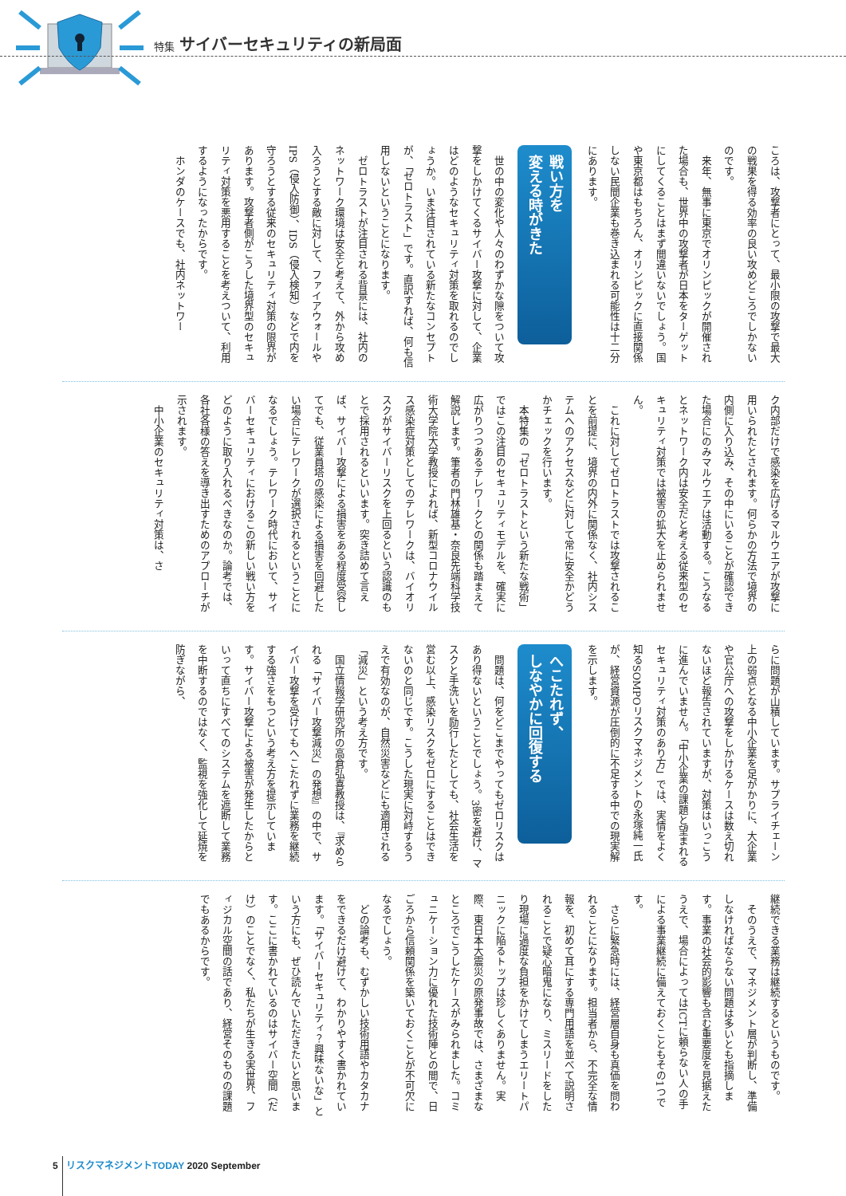特集 サイバーセキュリティの新局面
ころは、攻撃者にとって、最小限の攻撃で最大の戦果を得る効率の良い攻めどころでしかないのです。
来年、無事に東京でオリンピックが開催された場合も、世界中の攻撃者が日本をターゲットにしてくることはまず間違いないでしょう。国や東京都はもちろん、オリンピックに直接関係しない民間企業も巻き込まれる可能性は十二分にあります。
戦い方を
変える時がきた
世の中の変化や人々のわずかな隙をついて攻撃をしかけてくるサイバー攻撃に対して、企業はどのようなセキュリティ対策を取れるのでしょうか。いま注目されている新たなコンセプトが、「ゼロトラスト」です。直訳すれば、何も信用しないということになります。
ゼロトラストが注目される背景には、社内のネットワーク環境は安全と考えて、外から攻め入ろうとする敵に対して、ファイアウォールやIPS（侵入防御）、IDS（侵入検知）などで内を守ろうとする従来のセキュリティ対策の限界があります。攻撃者側がこうした境界型のセキュリティ対策を悪用することを考えついて、利用するようになったからです。
ホンダのケースでも、社内ネットワー
ク内部だけで感染を広げるマルウエアが攻撃に用いられたとされます。何らかの方法で境界の内側に入り込み、その中にいることが確認できた場合にのみマルウエアは活動する。こうなるとネットワーク内は安全だと考える従来型のセキュリティ対策では被害の拡大を止められません。
これに対してゼロトラストでは攻撃されることを前提に、境界の内外に関係なく、社内システムへのアクセスなどに対して常に安全かどうかチェックを行います。
本特集の「ゼロトラストという新たな戦術」ではこの注目のセキュリティモデルを、確実に広がりつつあるテレワークとの関係も踏まえて解説します。筆者の門林雄基・奈良先端科学技術大学院大学教授によれば、新型コロナウイルス感染症対策としてのテレワークは、バイオリスクがサイバーリスクを上回るという認識のもとで採用されるといいます。突き詰めて言えば、サイバー攻撃による損害をある程度受容してでも、従業員塔の感染による損害を回避したい場合にテレワークが選択されるということになるでしょう。テレワーク時代において、サイバーセキュリティにおけるこの新しい戦い方をどのように取り入れるべきなのか。論考では、各社各様の答えを導き出すためのアプローチが示されます。
中小企業のセキュリティ対策は、さ
らに問題が山積しています。サプライチェーン上の弱点となる中小企業を足がかりに、大企業や官公庁への攻撃をしかけるケースは数え切れないほど報告されていますが、対策はいっこうに進んでいません。「中小企業の課題と望まれるセキュリティ対策のあり方」では、実情をよく知るSOMPOリスクマネジメントの永塚純一氏が、経営資源が圧倒的に不足する中での現実解を示します。
へこたれず、
しなやかに回復する
問題は、何をどこまでやってもゼロリスクはあり得ないということでしょう。3密を避け、マスクと手洗いを励行したとしても、社会生活を営む以上、感染リスクをゼロにすることはできないのと同じです。こうした現実に対峙するうえで有効なのが、自然災害などにも適用される「減災」という考え方です。
国立情報学研究所の高倉弘喜教授は、『求められる「サイバー攻撃減災」の発想』の中で、サイバー攻撃を受けてもへこたれずに業務を継続する強さをもつという考え方を提示しています。サイバー攻撃による被害が発生したからといって直ちにすべてのシステムを遮断して業務を中断するのではなく、監視を強化して延焼を防ぎながら、
継続できる業務は継続するというものです。
そのうえで、マネジメント層が判断し、準備しなければならない問題は多いとも指摘します。事業の社会的影響も含む重要度を見据えたうえで、場合によってはICTに頼らない人の手による事業継続に備えておくこともその1つです。
さらに緊急時には、経営層自身も真価を問われることになります。担当者から、不完全な情報を、初めて耳にする専門用語を並べて説明されることで疑心暗鬼になり、ミスリードをしたり現場に過度な負担をかけてしまうエリートパニックに陥るトップは珍しくありません。実際、東日本大震災の原発事故では、さまざまなところでこうしたケースがみられました。コミュニケーション力に優れた技術陣との間で、日ごろから信頼関係を築いておくことが不可欠になるでしょう。
どの論考も、むずかしい技術用語やカタカナをできるだけ避けて、わかりやすく書かれています。「サイバーセキュリティ？興味ないな」という方にも、ぜひ読んでいただきたいと思います。ここに書かれているのはサイバー空間（だけ）のことでなく、私たちが生きる実世界、フィジカル空間の話であり、経営そのものの課題でもあるからです。
5 リスクマネジメントTODAY 2020 September